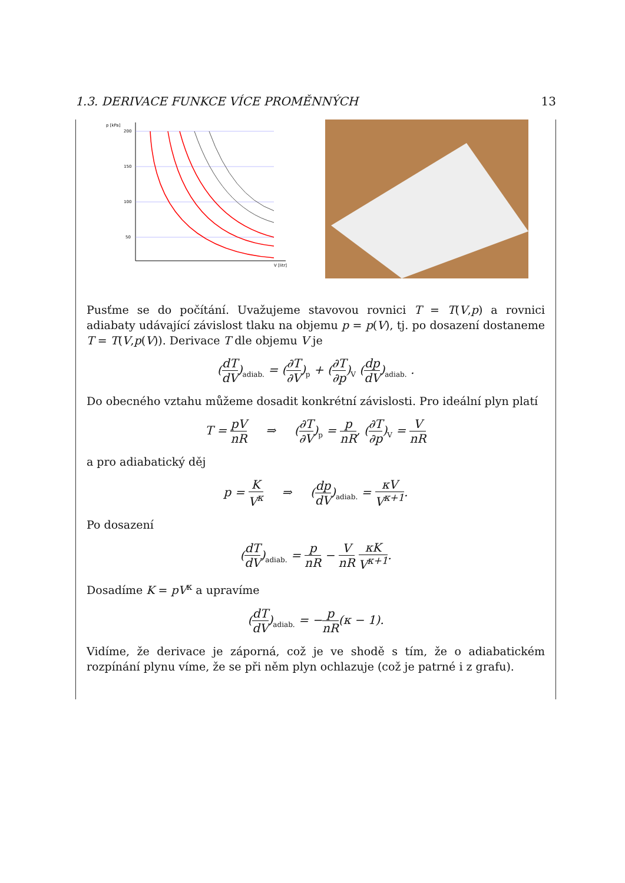1.3. DERIVACE FUNKCE VÍCE PROMĚNNÝCH 13
p [kPa]
200
150
100
50
V [litr]
Pusťme se do počítání. Uvažujeme stavovou rovnici T = T(V,p) a rovnici adiabaty udávající závislost tlaku na objemu p = p(V), tj. po dosazení dostaneme T = T(V,p(V)). Derivace T dle objemu V je
(dT dV)<sub>adiab.</sub> = (∂T ∂V)<sub>p</sub> + (∂T ∂p)<sub>V</sub> (dp dV)<sub>adiab.</sub> .
Do obecného vztahu můžeme dosadit konkrétní závislosti. Pro ideální plyn platí
T = pV nR ⇒ (∂T ∂V)<sub>p</sub> = p nR, (∂T ∂p)<sub>V</sub> = V nR
a pro adiabatický děj
p = K V<sup>κ</sup> ⇒ (dp dV)<sub>adiab.</sub> = κV V<sup>κ+1</sup>.
Po dosazení
(dT dV)<sub>adiab.</sub> = p nR − V nR κK V<sup>κ+1</sup>.
Dosadíme K = pV<sup>κ</sup> a upravíme
(dT dV)<sub>adiab.</sub> = −p nR(κ − 1).
Vidíme, že derivace je záporná, což je ve shodě s tím, že o adiabatickém rozpínání plynu víme, že se při něm plyn ochlazuje (což je patrné i z grafu).